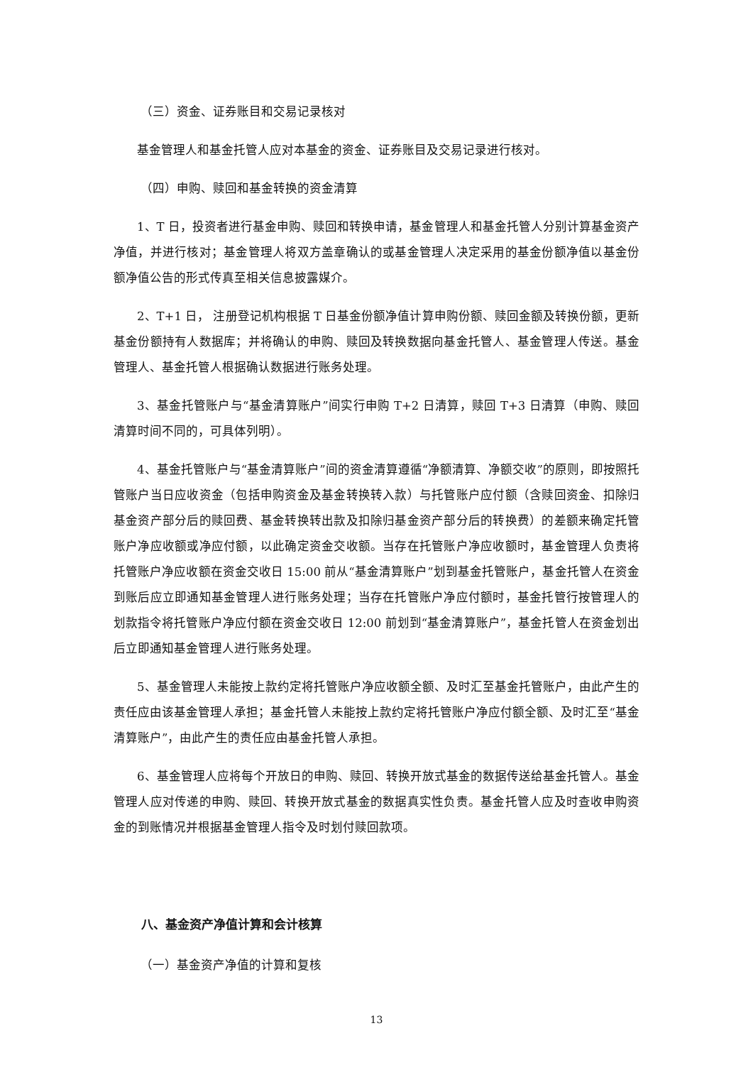（三）资金、证券账目和交易记录核对
基金管理人和基金托管人应对本基金的资金、证券账目及交易记录进行核对。
（四）申购、赎回和基金转换的资金清算
1、T 日，投资者进行基金申购、赎回和转换申请，基金管理人和基金托管人分别计算基金资产净值，并进行核对；基金管理人将双方盖章确认的或基金管理人决定采用的基金份额净值以基金份额净值公告的形式传真至相关信息披露媒介。
2、T+1 日， 注册登记机构根据 T 日基金份额净值计算申购份额、赎回金额及转换份额，更新基金份额持有人数据库；并将确认的申购、赎回及转换数据向基金托管人、基金管理人传送。基金管理人、基金托管人根据确认数据进行账务处理。
3、基金托管账户与“基金清算账户”间实行申购 T+2 日清算，赎回 T+3 日清算（申购、赎回清算时间不同的，可具体列明）。
4、基金托管账户与“基金清算账户”间的资金清算遵循“净额清算、净额交收”的原则，即按照托管账户当日应收资金（包括申购资金及基金转换转入款）与托管账户应付额（含赎回资金、扣除归基金资产部分后的赎回费、基金转换转出款及扣除归基金资产部分后的转换费）的差额来确定托管账户净应收额或净应付额，以此确定资金交收额。当存在托管账户净应收额时，基金管理人负责将托管账户净应收额在资金交收日 15:00 前从“基金清算账户”划到基金托管账户，基金托管人在资金到账后应立即通知基金管理人进行账务处理；当存在托管账户净应付额时，基金托管行按管理人的划款指令将托管账户净应付额在资金交收日 12:00 前划到“基金清算账户”，基金托管人在资金划出后立即通知基金管理人进行账务处理。
5、基金管理人未能按上款约定将托管账户净应收额全额、及时汇至基金托管账户，由此产生的责任应由该基金管理人承担；基金托管人未能按上款约定将托管账户净应付额全额、及时汇至“基金清算账户”，由此产生的责任应由基金托管人承担。
6、基金管理人应将每个开放日的申购、赎回、转换开放式基金的数据传送给基金托管人。基金管理人应对传递的申购、赎回、转换开放式基金的数据真实性负责。基金托管人应及时查收申购资金的到账情况并根据基金管理人指令及时划付赎回款项。
八、基金资产净值计算和会计核算
（一）基金资产净值的计算和复核
13